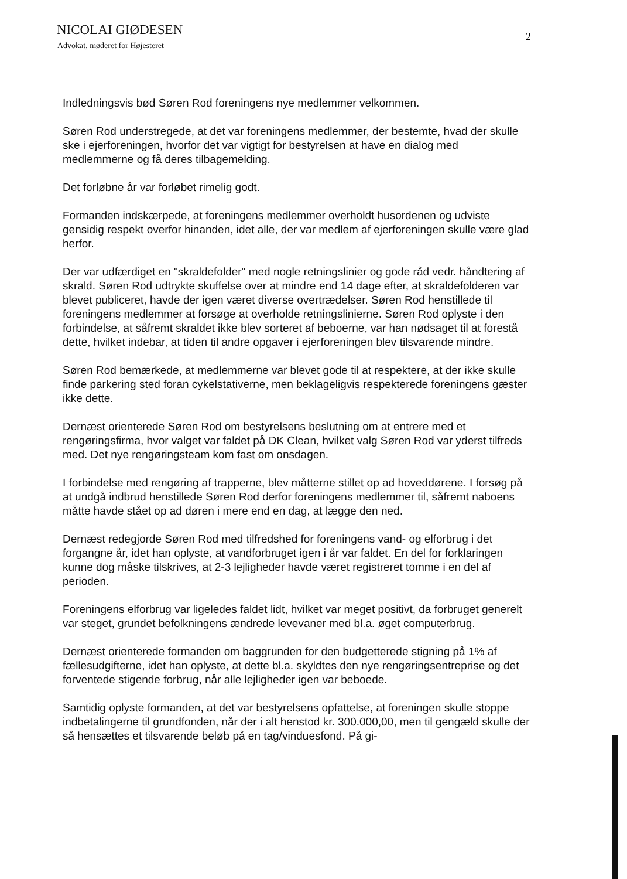NICOLAI GIØDESEN
Advokat, møderet for Højesteret
2
Indledningsvis bød Søren Rod foreningens nye medlemmer velkommen.
Søren Rod understregede, at det var foreningens medlemmer, der bestemte, hvad der skulle ske i ejerforeningen, hvorfor det var vigtigt for bestyrelsen at have en dialog med medlemmerne og få deres tilbagemelding.
Det forløbne år var forløbet rimelig godt.
Formanden indskærpede, at foreningens medlemmer overholdt husordenen og udviste gensidig respekt overfor hinanden, idet alle, der var medlem af ejerforeningen skulle være glad herfor.
Der var udfærdiget en "skraldefolder" med nogle retningslinier og gode råd vedr. håndtering af skrald. Søren Rod udtrykte skuffelse over at mindre end 14 dage efter, at skraldefolderen var blevet publiceret, havde der igen været diverse overtrædelser. Søren Rod henstillede til foreningens medlemmer at forsøge at overholde retningslinierne. Søren Rod oplyste i den forbindelse, at såfremt skraldet ikke blev sorteret af beboerne, var han nødsaget til at forestå dette, hvilket indebar, at tiden til andre opgaver i ejerforeningen blev tilsvarende mindre.
Søren Rod bemærkede, at medlemmerne var blevet gode til at respektere, at der ikke skulle finde parkering sted foran cykelstativerne, men beklageligvis respekterede foreningens gæster ikke dette.
Dernæst orienterede Søren Rod om bestyrelsens beslutning om at entrere med et rengøringsfirma, hvor valget var faldet på DK Clean, hvilket valg Søren Rod var yderst tilfreds med. Det nye rengøringsteam kom fast om onsdagen.
I forbindelse med rengøring af trapperne, blev måtterne stillet op ad hoveddørene. I forsøg på at undgå indbrud henstillede Søren Rod derfor foreningens medlemmer til, såfremt naboens måtte havde stået op ad døren i mere end en dag, at lægge den ned.
Dernæst redegjorde Søren Rod med tilfredshed for foreningens vand- og elforbrug i det forgangne år, idet han oplyste, at vandforbruget igen i år var faldet. En del for forklaringen kunne dog måske tilskrives, at 2-3 lejligheder havde været registreret tomme i en del af perioden.
Foreningens elforbrug var ligeledes faldet lidt, hvilket var meget positivt, da forbruget generelt var steget, grundet befolkningens ændrede levevaner med bl.a. øget computerbrug.
Dernæst orienterede formanden om baggrunden for den budgetterede stigning på 1% af fællesudgifterne, idet han oplyste, at dette bl.a. skyldtes den nye rengøringsentreprise og det forventede stigende forbrug, når alle lejligheder igen var beboede.
Samtidig oplyste formanden, at det var bestyrelsens opfattelse, at foreningen skulle stoppe indbetalingerne til grundfonden, når der i alt henstod kr. 300.000,00, men til gengæld skulle der så hensættes et tilsvarende beløb på en tag/vinduesfond. På gi-